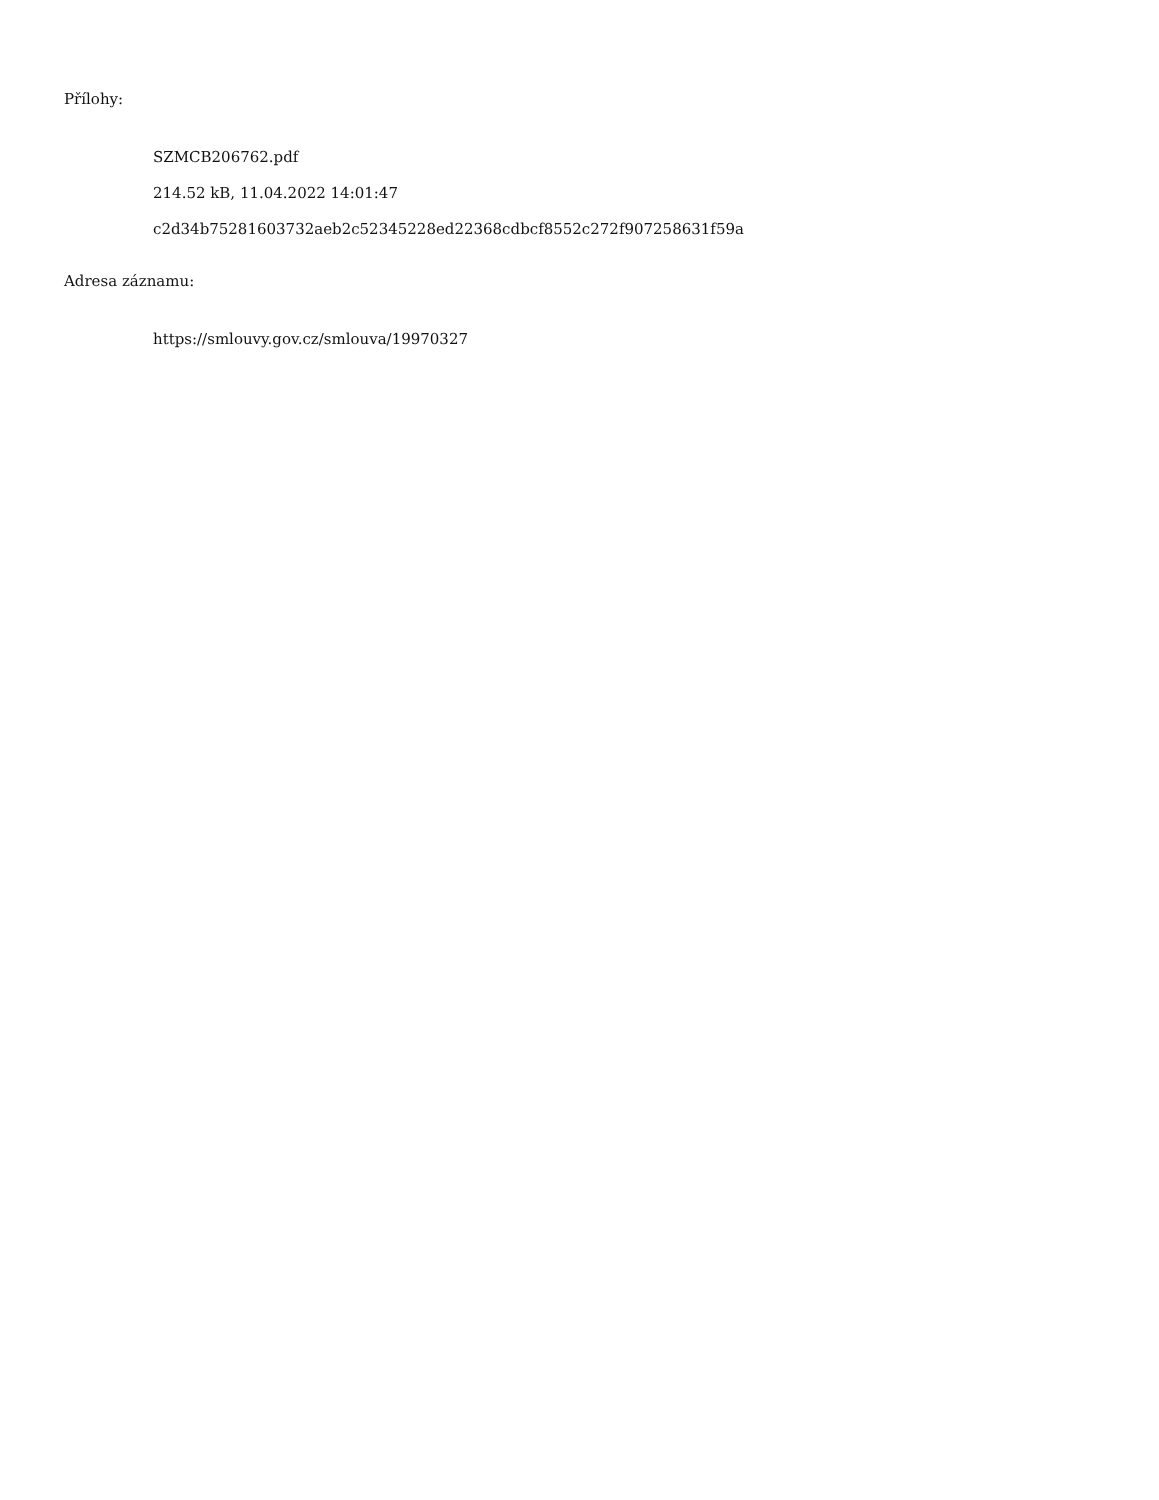Přílohy:
SZMCB206762.pdf
214.52 kB, 11.04.2022 14:01:47
c2d34b75281603732aeb2c52345228ed22368cdbcf8552c272f907258631f59a
Adresa záznamu:
https://smlouvy.gov.cz/smlouva/19970327